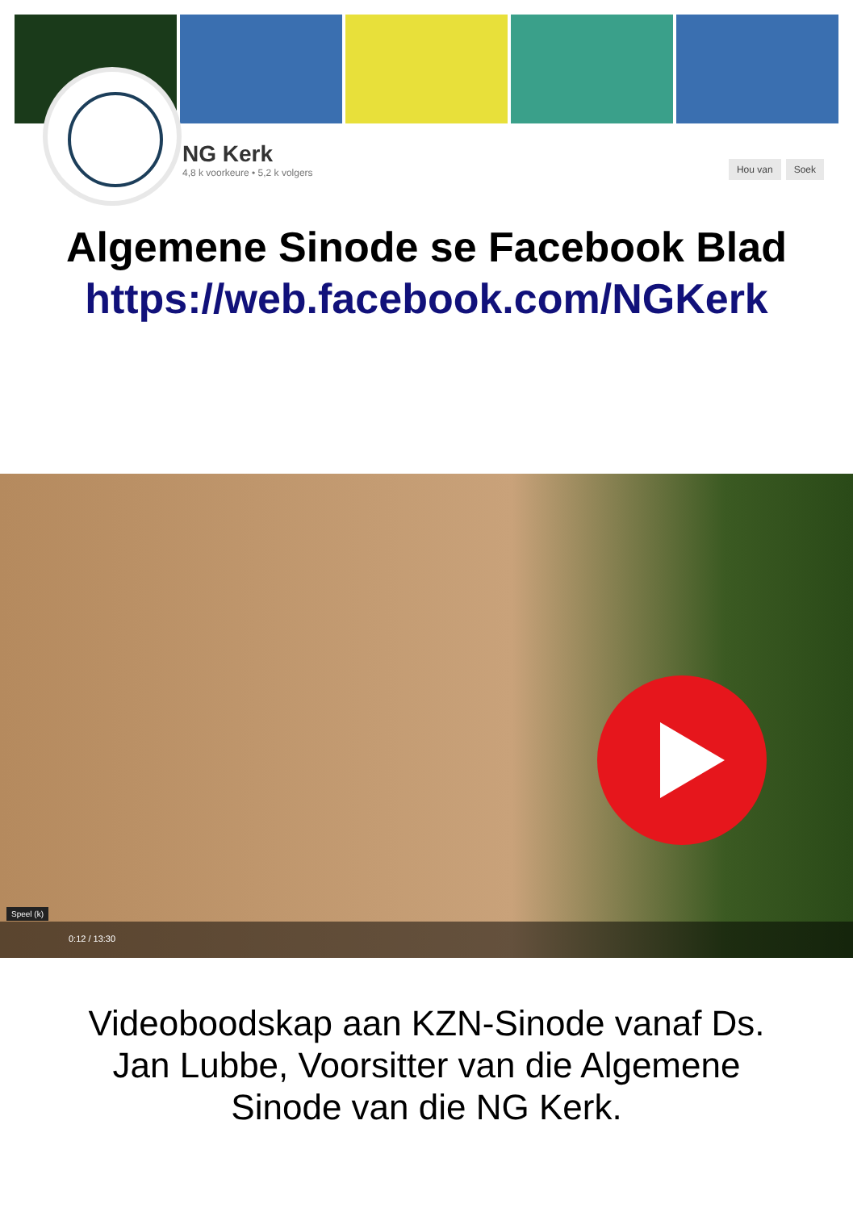NG Kerk
4,8 k voorkeure • 5,2 k volgers
Hou van Soek
Algemene Sinode se Facebook Blad
https://web.facebook.com/NGKerk
Speel (k)
0:12 / 13:30
Videoboodskap aan KZN-Sinode vanaf Ds. Jan Lubbe, Voorsitter van die Algemene Sinode van die NG Kerk.